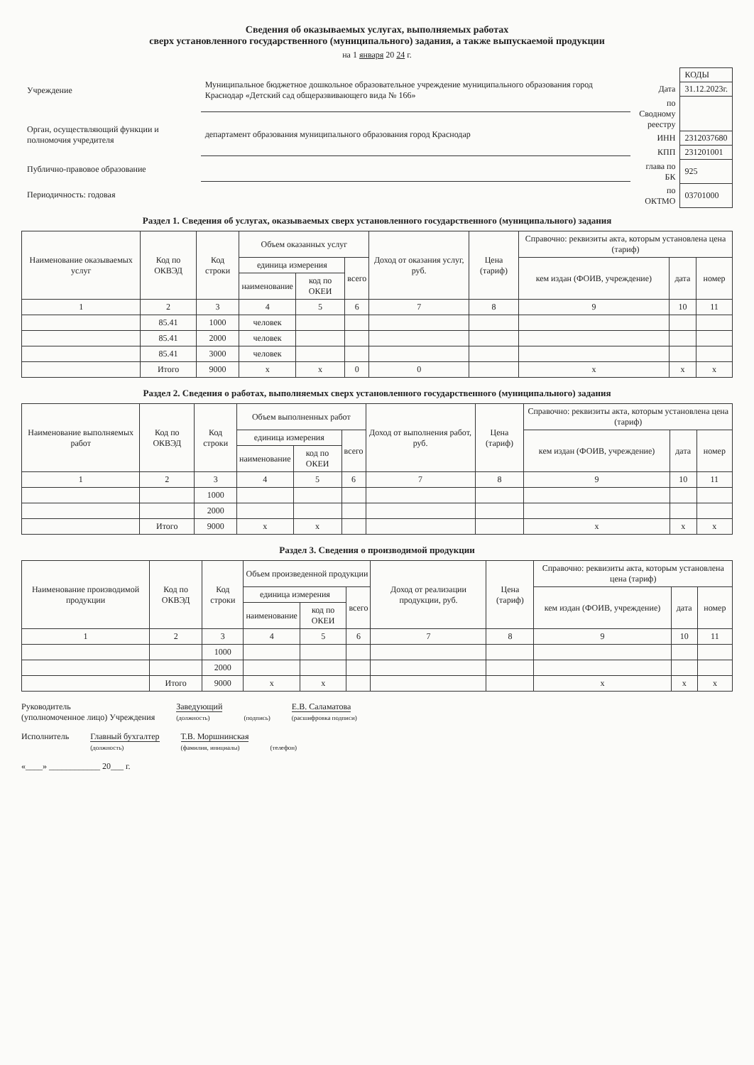Сведения об оказываемых услугах, выполняемых работах
сверх установленного государственного (муниципального) задания, а также выпускаемой продукции
на 1 января 20 24 г.
| Учреждение | Муниципальное бюджетное дошкольное образовательное учреждение муниципального образования город Краснодар «Детский сад общеразвивающего вида № 166» |
| Орган, осуществляющий функции и полномочия учредителя | департамент образования муниципального образования город Краснодар |
| Публично-правовое образование | |
| Периодичность: годовая | |
| | КОДЫ |
| Дата | 31.12.2023г. |
| по Сводному реестру | |
| ИНН | 2312037680 |
| КПП | 231201001 |
| глава по БК | 925 |
| по ОКТМО | 03701000 |
Раздел 1. Сведения об услугах, оказываемых сверх установленного государственного (муниципального) задания
| Наименование оказываемых услуг | Код по ОКВЭД | Код строки | Объем оказанных услуг | | | Доход от оказания услуг, руб. | Цена (тариф) | Справочно: реквизиты акта, которым установлена цена (тариф) | | |
| --- | --- | --- | --- | --- | --- | --- | --- | --- | --- | --- |
| | | | единица измерения | | всего | | | кем издан (ФОИВ, учреждение) | дата | номер |
| | | | наименование | код по ОКЕИ | | | | | | |
| 1 | 2 | 3 | 4 | 5 | 6 | 7 | 8 | 9 | 10 | 11 |
| | 85.41 | 1000 | человек | | | | | | | |
| | 85.41 | 2000 | человек | | | | | | | |
| | 85.41 | 3000 | человек | | | | | | | |
| | Итого | 9000 | x | x | 0 | 0 | | x | x | x |
Раздел 2. Сведения о работах, выполняемых сверх установленного государственного (муниципального) задания
| Наименование выполняемых работ | Код по ОКВЭД | Код строки | Объем выполненных работ | | | Доход от выполнения работ, руб. | Цена (тариф) | Справочно: реквизиты акта, которым установлена цена (тариф) | | |
| --- | --- | --- | --- | --- | --- | --- | --- | --- | --- | --- |
| | | | единица измерения | | всего | | | кем издан (ФОИВ, учреждение) | дата | номер |
| | | | наименование | код по ОКЕИ | | | | | | |
| 1 | 2 | 3 | 4 | 5 | 6 | 7 | 8 | 9 | 10 | 11 |
| | | 1000 | | | | | | | | |
| | | 2000 | | | | | | | | |
| | Итого | 9000 | x | x | | | | x | x | x |
Раздел 3. Сведения о производимой продукции
| Наименование производимой продукции | Код по ОКВЭД | Код строки | Объем произведенной продукции | | | Доход от реализации продукции, руб. | Цена (тариф) | Справочно: реквизиты акта, которым установлена цена (тариф) | | |
| --- | --- | --- | --- | --- | --- | --- | --- | --- | --- | --- |
| | | | единица измерения | | всего | | | кем издан (ФОИВ, учреждение) | дата | номер |
| | | | наименование | код по ОКЕИ | | | | | | |
| 1 | 2 | 3 | 4 | 5 | 6 | 7 | 8 | 9 | 10 | 11 |
| | | 1000 | | | | | | | | |
| | | 2000 | | | | | | | | |
| | Итого | 9000 | x | x | | | | x | x | x |
Руководитель
(уполномоченное лицо) Учреждения
Заведующий
(должность)
(подпись)
Е.В. Саламатова
(расшифровка подписи)
Исполнитель Главный бухгалтер
(должность)
Т.В. Моршнинская
(фамилия, инициалы)
(телефон)
«____» ____________ 20___ г.